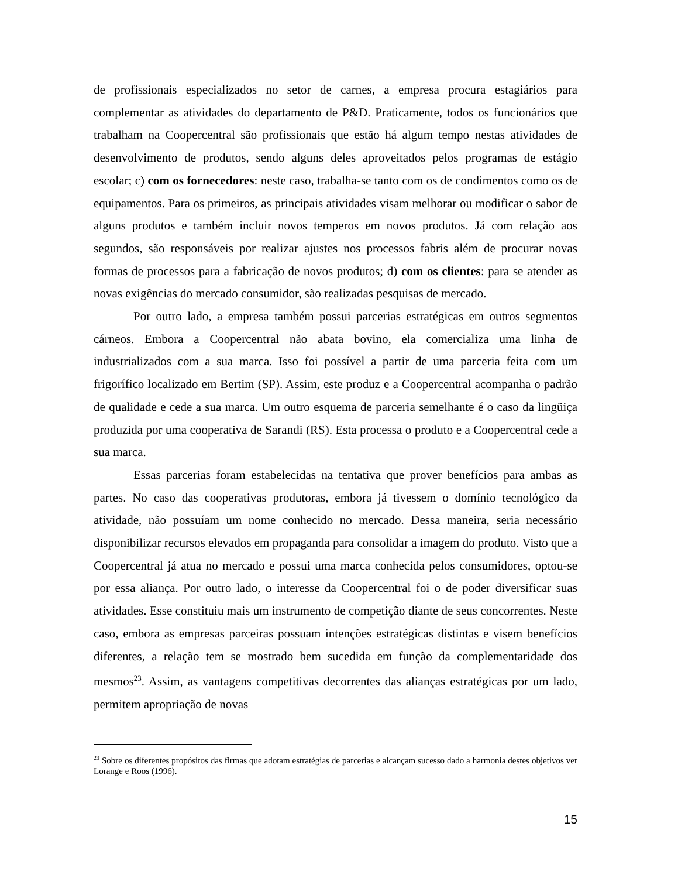de profissionais especializados no setor de carnes, a empresa procura estagiários para complementar as atividades do departamento de P&D. Praticamente, todos os funcionários que trabalham na Coopercentral são profissionais que estão há algum tempo nestas atividades de desenvolvimento de produtos, sendo alguns deles aproveitados pelos programas de estágio escolar; c) com os fornecedores: neste caso, trabalha-se tanto com os de condimentos como os de equipamentos. Para os primeiros, as principais atividades visam melhorar ou modificar o sabor de alguns produtos e também incluir novos temperos em novos produtos. Já com relação aos segundos, são responsáveis por realizar ajustes nos processos fabris além de procurar novas formas de processos para a fabricação de novos produtos; d) com os clientes: para se atender as novas exigências do mercado consumidor, são realizadas pesquisas de mercado.
Por outro lado, a empresa também possui parcerias estratégicas em outros segmentos cárneos. Embora a Coopercentral não abata bovino, ela comercializa uma linha de industrializados com a sua marca. Isso foi possível a partir de uma parceria feita com um frigorífico localizado em Bertim (SP). Assim, este produz e a Coopercentral acompanha o padrão de qualidade e cede a sua marca. Um outro esquema de parceria semelhante é o caso da lingüiça produzida por uma cooperativa de Sarandi (RS). Esta processa o produto e a Coopercentral cede a sua marca.
Essas parcerias foram estabelecidas na tentativa que prover benefícios para ambas as partes. No caso das cooperativas produtoras, embora já tivessem o domínio tecnológico da atividade, não possuíam um nome conhecido no mercado. Dessa maneira, seria necessário disponibilizar recursos elevados em propaganda para consolidar a imagem do produto. Visto que a Coopercentral já atua no mercado e possui uma marca conhecida pelos consumidores, optou-se por essa aliança. Por outro lado, o interesse da Coopercentral foi o de poder diversificar suas atividades. Esse constituiu mais um instrumento de competição diante de seus concorrentes. Neste caso, embora as empresas parceiras possuam intenções estratégicas distintas e visem benefícios diferentes, a relação tem se mostrado bem sucedida em função da complementaridade dos mesmos<sup>23</sup>. Assim, as vantagens competitivas decorrentes das alianças estratégicas por um lado, permitem apropriação de novas
<sup>23</sup> Sobre os diferentes propósitos das firmas que adotam estratégias de parcerias e alcançam sucesso dado a harmonia destes objetivos ver Lorange e Roos (1996).
15